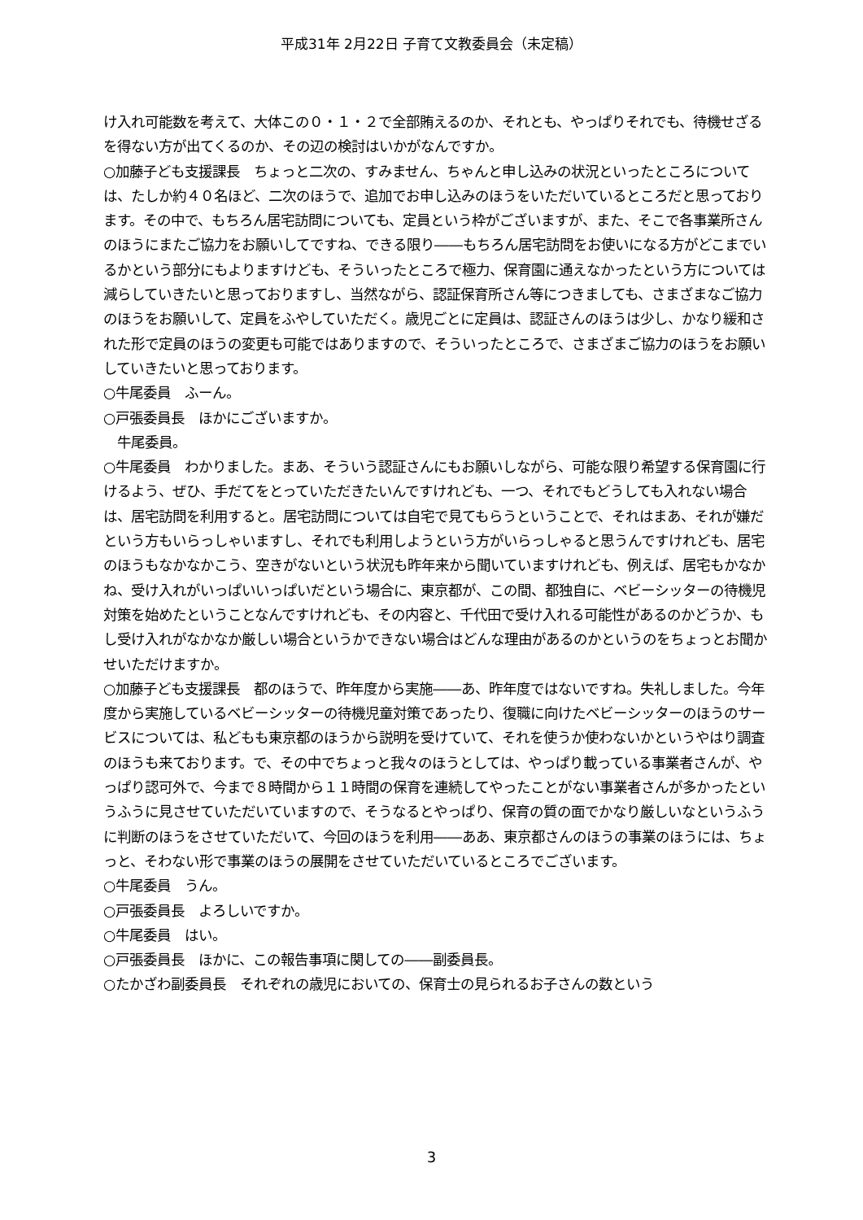平成31年 2月22日 子育て文教委員会（未定稿）
け入れ可能数を考えて、大体この０・１・２で全部賄えるのか、それとも、やっぱりそれでも、待機せざるを得ない方が出てくるのか、その辺の検討はいかがなんですか。
○加藤子ども支援課長　ちょっと二次の、すみません、ちゃんと申し込みの状況といったところについては、たしか約４０名ほど、二次のほうで、追加でお申し込みのほうをいただいているところだと思っております。その中で、もちろん居宅訪問についても、定員という枠がございますが、また、そこで各事業所さんのほうにまたご協力をお願いしてですね、できる限り――もちろん居宅訪問をお使いになる方がどこまでいるかという部分にもよりますけども、そういったところで極力、保育園に通えなかったという方については減らしていきたいと思っておりますし、当然ながら、認証保育所さん等につきましても、さまざまなご協力のほうをお願いして、定員をふやしていただく。歳児ごとに定員は、認証さんのほうは少し、かなり緩和された形で定員のほうの変更も可能ではありますので、そういったところで、さまざまご協力のほうをお願いしていきたいと思っております。
○牛尾委員　ふーん。
○戸張委員長　ほかにございますか。
　牛尾委員。
○牛尾委員　わかりました。まあ、そういう認証さんにもお願いしながら、可能な限り希望する保育園に行けるよう、ぜひ、手だてをとっていただきたいんですけれども、一つ、それでもどうしても入れない場合は、居宅訪問を利用すると。居宅訪問については自宅で見てもらうということで、それはまあ、それが嫌だという方もいらっしゃいますし、それでも利用しようという方がいらっしゃると思うんですけれども、居宅のほうもなかなかこう、空きがないという状況も昨年来から聞いていますけれども、例えば、居宅もかなかね、受け入れがいっぱいいっぱいだという場合に、東京都が、この間、都独自に、ベビーシッターの待機児対策を始めたということなんですけれども、その内容と、千代田で受け入れる可能性があるのかどうか、もし受け入れがなかなか厳しい場合というかできない場合はどんな理由があるのかというのをちょっとお聞かせいただけますか。
○加藤子ども支援課長　都のほうで、昨年度から実施――あ、昨年度ではないですね。失礼しました。今年度から実施しているベビーシッターの待機児童対策であったり、復職に向けたベビーシッターのほうのサービスについては、私どもも東京都のほうから説明を受けていて、それを使うか使わないかというやはり調査のほうも来ております。で、その中でちょっと我々のほうとしては、やっぱり載っている事業者さんが、やっぱり認可外で、今まで８時間から１１時間の保育を連続してやったことがない事業者さんが多かったというふうに見させていただいていますので、そうなるとやっぱり、保育の質の面でかなり厳しいなというふうに判断のほうをさせていただいて、今回のほうを利用――ああ、東京都さんのほうの事業のほうには、ちょっと、そわない形で事業のほうの展開をさせていただいているところでございます。
○牛尾委員　うん。
○戸張委員長　よろしいですか。
○牛尾委員　はい。
○戸張委員長　ほかに、この報告事項に関しての――副委員長。
○たかざわ副委員長　それぞれの歳児においての、保育士の見られるお子さんの数という
3